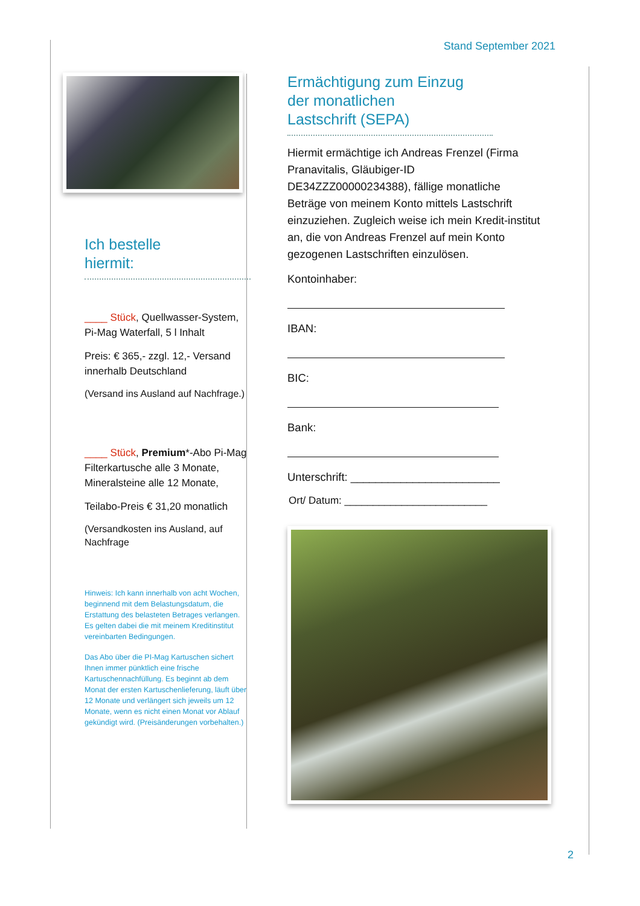Stand September 2021
Ich bestelle
hiermit:
____ Stück, Quellwasser-System, Pi-Mag Waterfall, 5 l Inhalt
Preis: € 365,- zzgl. 12,- Versand innerhalb Deutschland
(Versand ins Ausland auf Nachfrage.)
____ Stück, Premium*-Abo Pi-Mag Filterkartusche alle 3 Monate, Mineralsteine alle 12 Monate,
Teilabo-Preis € 31,20 monatlich
(Versandkosten ins Ausland, auf Nachfrage
Hinweis: Ich kann innerhalb von acht Wochen, beginnend mit dem Belastungsdatum, die Erstattung des belasteten Betrages verlangen. Es gelten dabei die mit meinem Kreditinstitut vereinbarten Bedingungen.
Das Abo über die PI-Mag Kartuschen sichert Ihnen immer pünktlich eine frische Kartuschennachfüllung. Es beginnt ab dem Monat der ersten Kartuschenlieferung, läuft über 12 Monate und verlängert sich jeweils um 12 Monate, wenn es nicht einen Monat vor Ablauf gekündigt wird. (Preisänderungen vorbehalten.)
Ermächtigung zum Einzug
der monatlichen
Lastschrift (SEPA)
Hiermit ermächtige ich Andreas Frenzel (Firma Pranavitalis, Gläubiger-ID DE34ZZZ00000234388), fällige monatliche Beträge von meinem Konto mittels Lastschrift einzuziehen. Zugleich weise ich mein Kredit-institut an, die von Andreas Frenzel auf mein Konto gezogenen Lastschriften einzulösen.
Kontoinhaber:
IBAN:
BIC:
Bank:
Unterschrift: ________________________
Ort/ Datum: _________________________
2